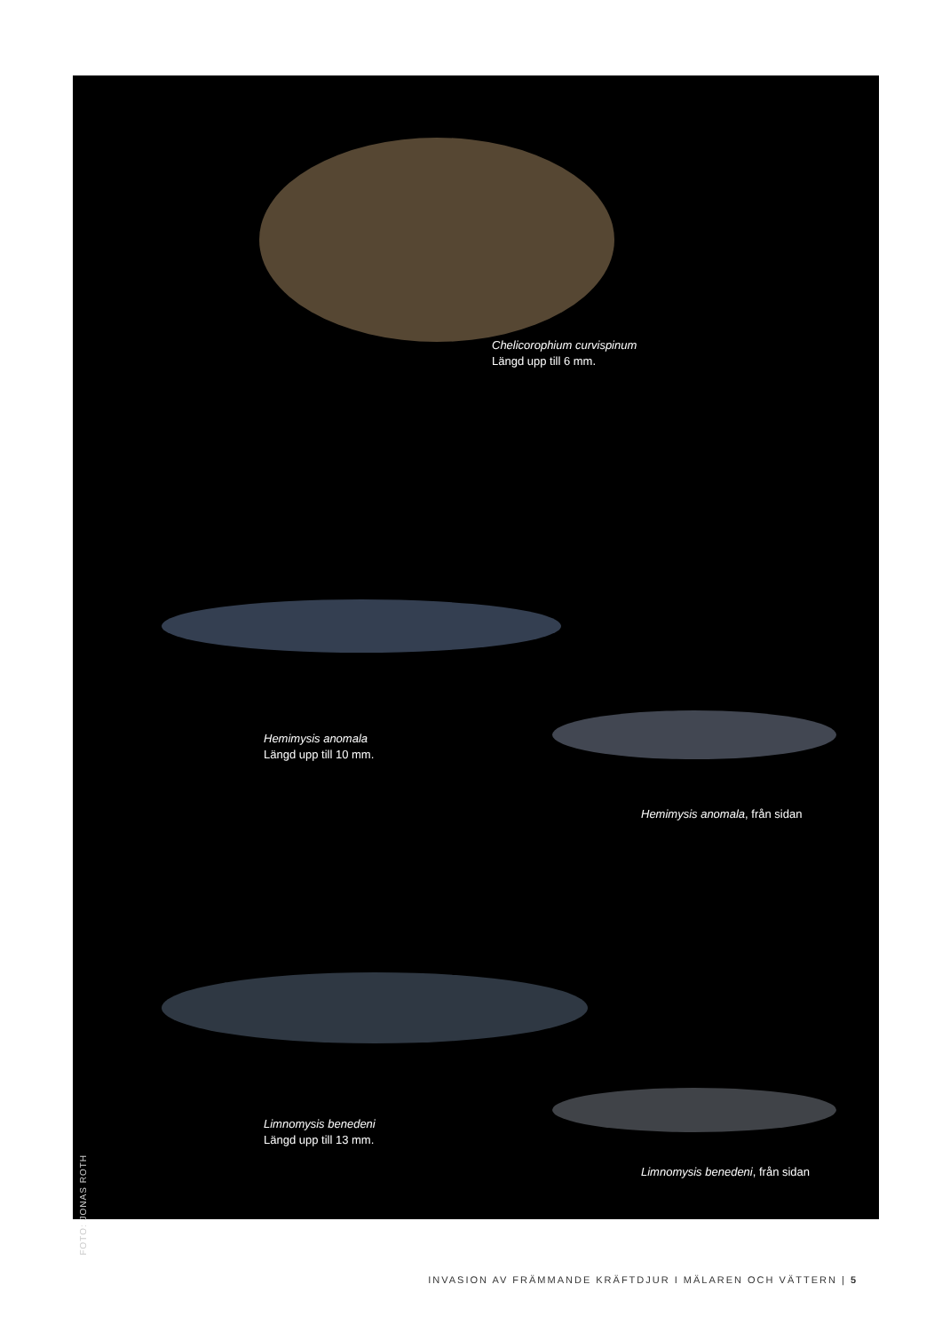Chelicorophium curvispinum
Längd upp till 6 mm.
Hemimysis anomala
Längd upp till 10 mm.
Hemimysis anomala, från sidan
Limnomysis benedeni
Längd upp till 13 mm.
Limnomysis benedeni, från sidan
FOTO: JONAS ROTH
INVASION AV FRÄMMANDE KRÄFTDJUR I MÄLAREN OCH VÄTTERN | 5